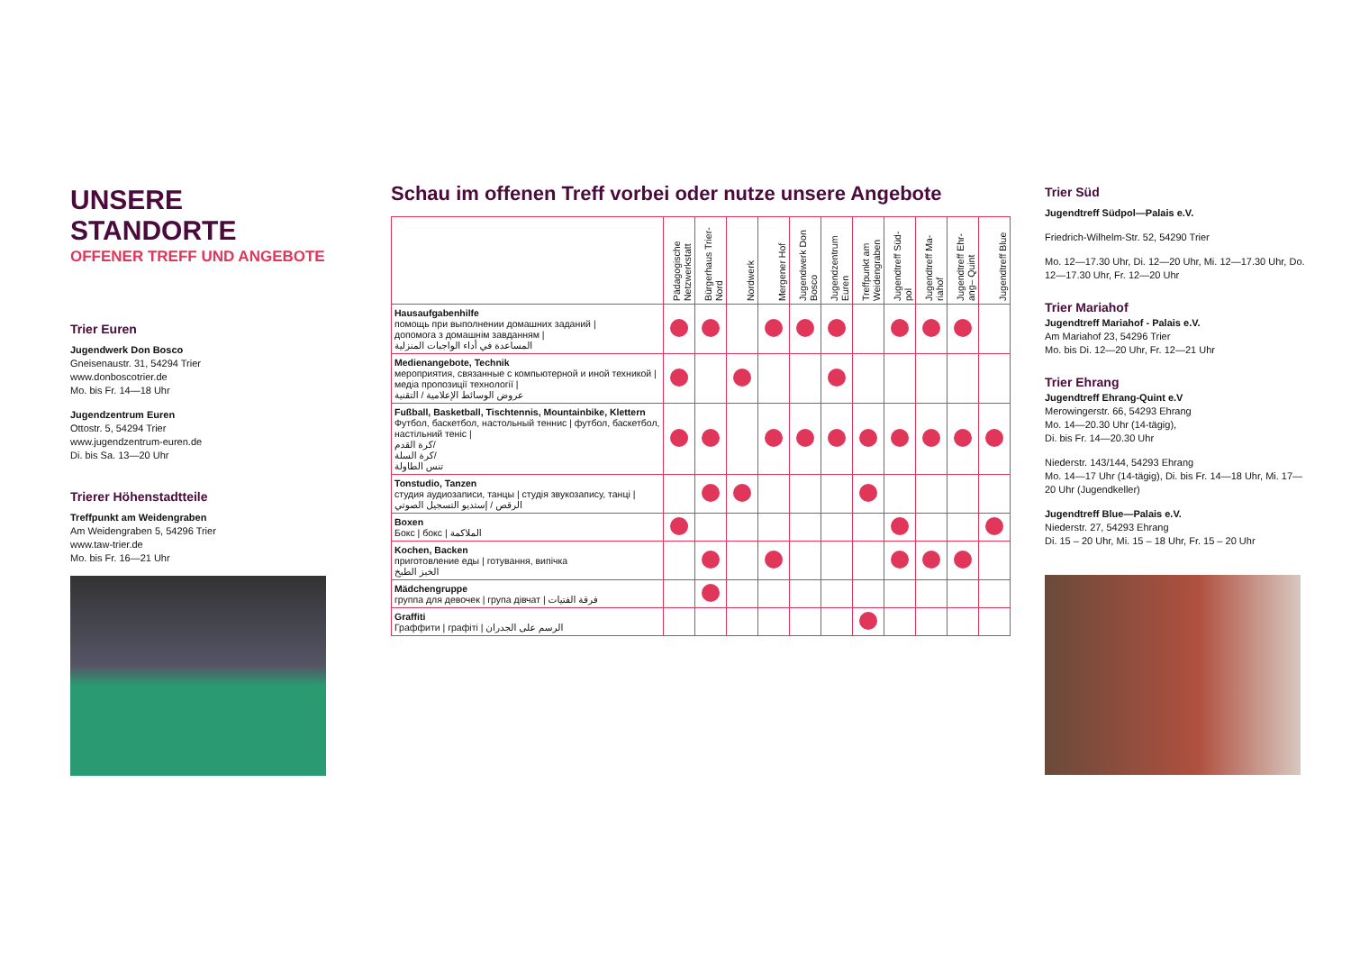UNSERE STANDORTE
OFFENER TREFF UND ANGEBOTE
Trier Euren
Jugendwerk Don Bosco
Gneisenaustr. 31, 54294 Trier
www.donboscotrier.de
Mo. bis Fr. 14—18 Uhr
Jugendzentrum Euren
Ottostr. 5, 54294 Trier
www.jugendzentrum-euren.de
Di. bis Sa. 13—20 Uhr
Trierer Höhenstadtteile
Treffpunkt am Weidengraben
Am Weidengraben 5, 54296 Trier
www.taw-trier.de
Mo. bis Fr. 16—21 Uhr
Schau im offenen Treff vorbei oder nutze unsere Angebote
| | Pädagogische Netzwerkstatt | Bürgerhaus Trier-Nord | Nordwerk | Mergener Hof | Jugendwerk Don Bosco | Jugendzentrum Euren | Treffpunkt am Weidengraben | Jugendtreff Süd-pol | Jugendtreff Ma-riahof | Jugendtreff Ehr-ang– Quint | Jugendtreff Blue |
| Hausaufgabenhilfe помощь при выполнении домашних заданий / допомога з домашнім завданням / المساعدة في أداء الواجبات المنزلية | | | | | | | | | | | |
| Medienangebote, Technik мероприятия, связанные с компьютерной и иной техникой / медіа пропозиції технології / عروض الوسائط الإعلامية / التقنية | | | | | | | | | | | |
| Fußball, Basketball, Tischtennis, Mountainbike, Klettern Футбол, баскетбол, настольный теннис / футбол, баскетбол, настільний теніс / كرة القدم/ كرة السلة/ تنس الطاولة | | | | | | | | | | | |
| Tonstudio, Tanzen студия аудиозаписи, танцы / студія звукозапису, танці / الرقص / إستديو التسجيل الصوتي | | | | | | | | | | | |
| Boxen Бокс / бокс / الملاكمة | | | | | | | | | | | |
| Kochen, Backen приготовление еды / готування, випічка الخبز الطبخ | | | | | | | | | | | |
| Mädchengruppe группа для девочек / група дівчат / فرقة الفتيات | | | | | | | | | | | |
| Graffiti Граффити / графіті / الرسم على الجدران | | | | | | | | | | | |
Trier Süd
Jugendtreff Südpol—Palais e.V.
Friedrich-Wilhelm-Str. 52, 54290 Trier
Mo. 12—17.30 Uhr, Di. 12—20 Uhr, Mi. 12—17.30 Uhr, Do. 12—17.30 Uhr, Fr. 12—20 Uhr
Trier Mariahof
Jugendtreff Mariahof - Palais e.V.
Am Mariahof 23, 54296 Trier
Mo. bis Di. 12—20 Uhr, Fr. 12—21 Uhr
Trier Ehrang
Jugendtreff Ehrang-Quint e.V
Merowingerstr. 66, 54293 Ehrang
Mo. 14—20.30 Uhr (14-tägig),
Di. bis Fr. 14—20.30 Uhr
Niederstr. 143/144, 54293 Ehrang
Mo. 14—17 Uhr (14-tägig), Di. bis Fr. 14—18 Uhr, Mi. 17—20 Uhr (Jugendkeller)
Jugendtreff Blue—Palais e.V.
Niederstr. 27, 54293 Ehrang
Di. 15 – 20 Uhr, Mi. 15 – 18 Uhr, Fr. 15 – 20 Uhr